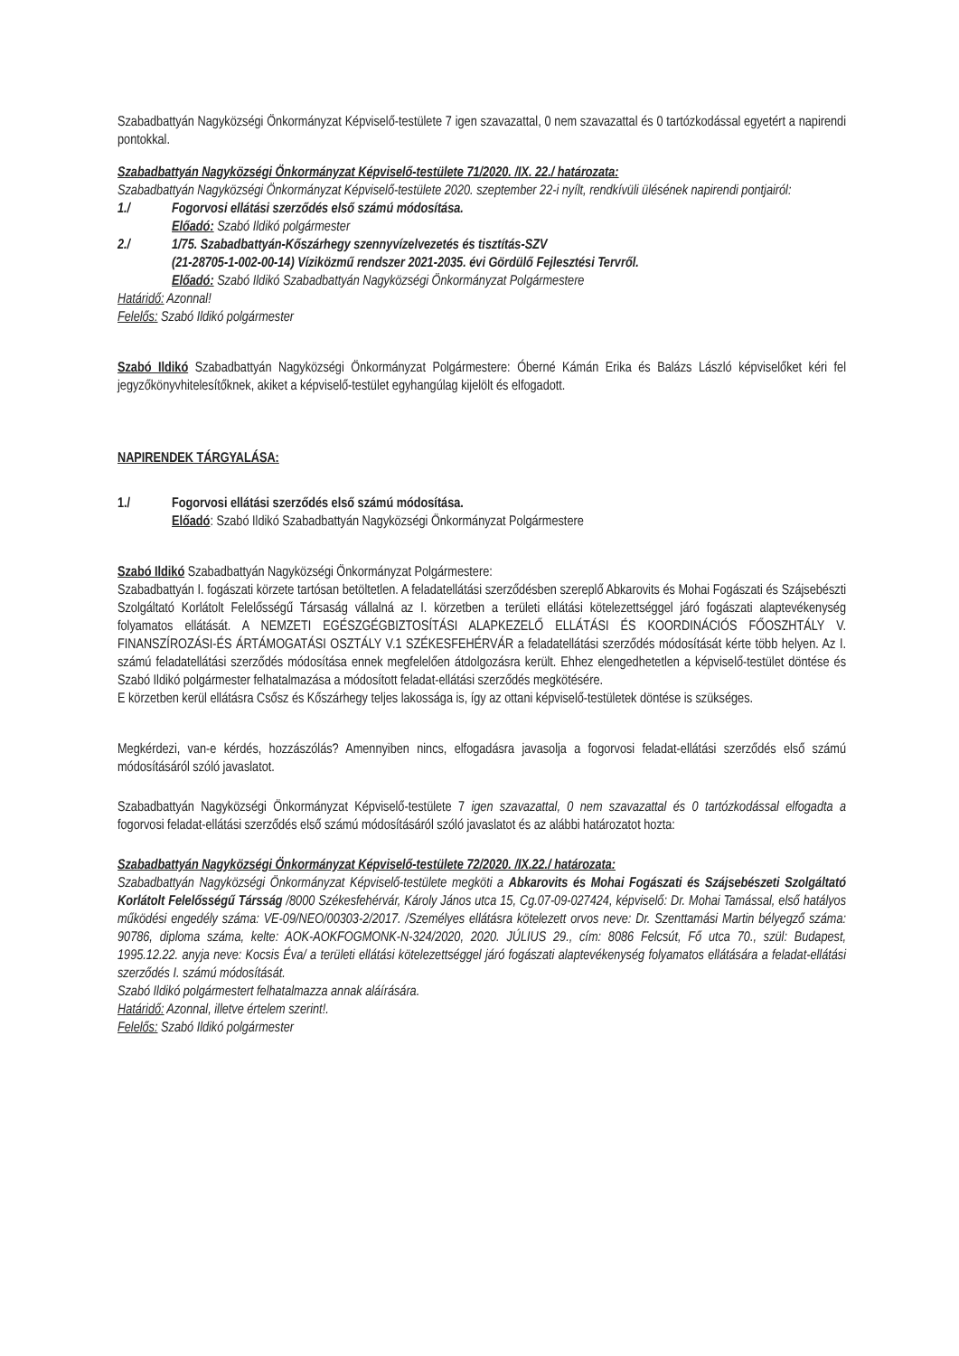Szabadbattyán Nagyközségi Önkormányzat Képviselő-testülete 7 igen szavazattal, 0 nem szavazattal és 0 tartózkodással egyetért a napirendi pontokkal.
Szabadbattyán Nagyközségi Önkormányzat Képviselő-testülete 71/2020. /IX. 22./ határozata:
Szabadbattyán Nagyközségi Önkormányzat Képviselő-testülete 2020. szeptember 22-i nyílt, rendkívüli ülésének napirendi pontjairól:
1./ Fogorvosi ellátási szerződés első számú módosítása.
Előadó: Szabó Ildikó polgármester
2./ 1/75. Szabadbattyán-Kőszárhegy szennyvízelvezetés és tisztítás-SZV
(21-28705-1-002-00-14) Víziközmű rendszer 2021-2035. évi Gördülő Fejlesztési Tervről.
Előadó: Szabó Ildikó Szabadbattyán Nagyközségi Önkormányzat Polgármestere
Határidő: Azonnal!
Felelős: Szabó Ildikó polgármester
Szabó Ildikó Szabadbattyán Nagyközségi Önkormányzat Polgármestere: Óberné Kámán Erika és Balázs László képviselőket kéri fel jegyzőkönyvhitelesítőknek, akiket a képviselő-testület egyhangúlag kijelölt és elfogadott.
NAPIRENDEK TÁRGYALÁSA:
1./ Fogorvosi ellátási szerződés első számú módosítása.
Előadó: Szabó Ildikó Szabadbattyán Nagyközségi Önkormányzat Polgármestere
Szabó Ildikó Szabadbattyán Nagyközségi Önkormányzat Polgármestere:
Szabadbattyán I. fogászati körzete tartósan betöltetlen. A feladatellátási szerződésben szereplő Abkarovits és Mohai Fogászati és Szájsebészti Szolgáltató Korlátolt Felelősségű Társaság vállalná az I. körzetben a területi ellátási kötelezettséggel járó fogászati alaptevékenység folyamatos ellátását. A NEMZETI EGÉSZGÉGBIZTOSÍTÁSI ALAPKEZELŐ ELLÁTÁSI ÉS KOORDINÁCIÓS FŐOSZHTÁLY V. FINANSZÍROZÁSI-ÉS ÁRTÁMOGATÁSI OSZTÁLY V.1 SZÉKESFEHÉRVÁR a feladatellátási szerződés módosítását kérte több helyen. Az I. számú feladatellátási szerződés módosítása ennek megfelelően átdolgozásra került. Ehhez elengedhetetlen a képviselő-testület döntése és Szabó Ildikó polgármester felhatalmazása a módosított feladat-ellátási szerződés megkötésére.
E körzetben kerül ellátásra Csősz és Kőszárhegy teljes lakossága is, így az ottani képviselő-testületek döntése is szükséges.
Megkérdezi, van-e kérdés, hozzászólás? Amennyiben nincs, elfogadásra javasolja a fogorvosi feladat-ellátási szerződés első számú módosításáról szóló javaslatot.
Szabadbattyán Nagyközségi Önkormányzat Képviselő-testülete 7 igen szavazattal, 0 nem szavazattal és 0 tartózkodással elfogadta a fogorvosi feladat-ellátási szerződés első számú módosításáról szóló javaslatot és az alábbi határozatot hozta:
Szabadbattyán Nagyközségi Önkormányzat Képviselő-testülete 72/2020. /IX.22./ határozata:
Szabadbattyán Nagyközségi Önkormányzat Képviselő-testülete megköti a Abkarovits és Mohai Fogászati és Szájsebészeti Szolgáltató Korlátolt Felelősségű Társság /8000 Székesfehérvár, Károly János utca 15, Cg.07-09-027424, képviselő: Dr. Mohai Tamással, első hatályos működési engedély száma: VE-09/NEO/00303-2/2017. /Személyes ellátásra kötelezett orvos neve: Dr. Szenttamási Martin bélyegző száma: 90786, diploma száma, kelte: AOK-AOKFOGMONK-N-324/2020, 2020. JÚLIUS 29., cím: 8086 Felcsút, Fő utca 70., szül: Budapest, 1995.12.22. anyja neve: Kocsis Éva/ a területi ellátási kötelezettséggel járó fogászati alaptevékenység folyamatos ellátására a feladat-ellátási szerződés I. számú módosítását.
Szabó Ildikó polgármestert felhatalmazza annak aláírására.
Határidő: Azonnal, illetve értelem szerint!.
Felelős: Szabó Ildikó polgármester